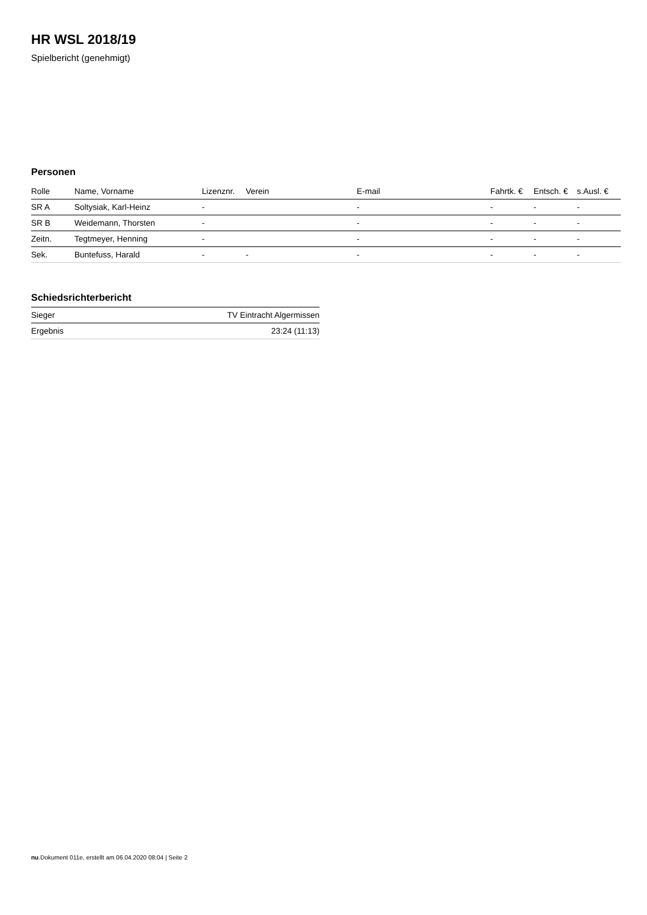HR WSL 2018/19
Spielbericht (genehmigt)
Personen
| Rolle | Name, Vorname | Lizenznr. | Verein | E-mail | Fahrtk. € | Entsch. € | s.Ausl. € |
| --- | --- | --- | --- | --- | --- | --- | --- |
| SR A | Soltysiak, Karl-Heinz | - | | - | - | - | - |
| SR B | Weidemann, Thorsten | - | | - | - | - | - |
| Zeitn. | Tegtmeyer, Henning | - | | - | - | - | - |
| Sek. | Buntefuss, Harald | - | - | - | - | - | - |
Schiedsrichterbericht
| Sieger | TV Eintracht Algermissen |
| Ergebnis | 23:24 (11:13) |
nu.Dokument 011e, erstellt am 06.04.2020 08:04 | Seite 2